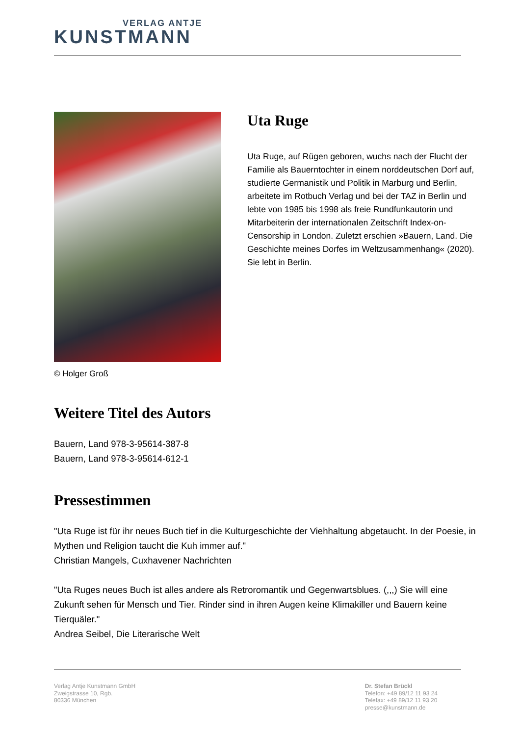VERLAG ANTJE
KUNSTMANN
© Holger Groß
Uta Ruge
Uta Ruge, auf Rügen geboren, wuchs nach der Flucht der Familie als Bauerntochter in einem norddeutschen Dorf auf, studierte Germanistik und Politik in Marburg und Berlin, arbeitete im Rotbuch Verlag und bei der TAZ in Berlin und lebte von 1985 bis 1998 als freie Rundfunkautorin und Mitarbeiterin der internationalen Zeitschrift Index-on-Censorship in London. Zuletzt erschien »Bauern, Land. Die Geschichte meines Dorfes im Weltzusammenhang« (2020). Sie lebt in Berlin.
Weitere Titel des Autors
Bauern, Land 978-3-95614-387-8
Bauern, Land 978-3-95614-612-1
Pressestimmen
"Uta Ruge ist für ihr neues Buch tief in die Kulturgeschichte der Viehhaltung abgetaucht. In der Poesie, in Mythen und Religion taucht die Kuh immer auf."
Christian Mangels, Cuxhavener Nachrichten
"Uta Ruges neues Buch ist alles andere als Retroromantik und Gegenwartsblues. (,,,) Sie will eine Zukunft sehen für Mensch und Tier. Rinder sind in ihren Augen keine Klimakiller und Bauern keine Tierquäler."
Andrea Seibel, Die Literarische Welt
Verlag Antje Kunstmann GmbH
Zweigstrasse 10, Rgb.
80336 München
Dr. Stefan Brückl
Telefon: +49 89/12 11 93 24
Telefax: +49 89/12 11 93 20
presse@kunstmann.de